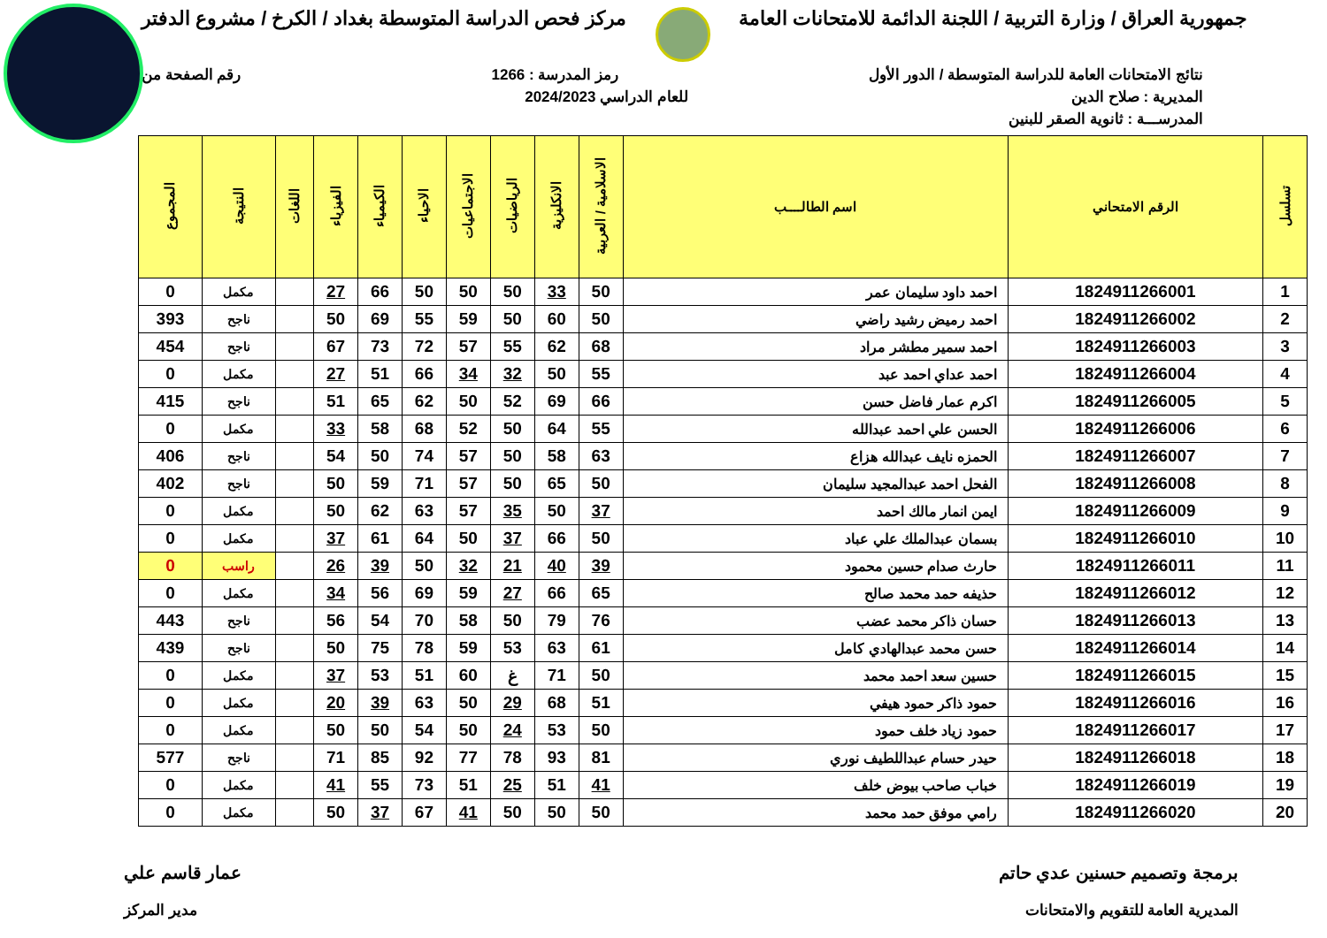جمهورية العراق / وزارة التربية / اللجنة الدائمة للامتحانات العامة مركز فحص الدراسة المتوسطة بغداد / الكرخ / مشروع الدفتر
نتائج الامتحانات العامة للدراسة المتوسطة / الدور الأول رمز المدرسة : 1266 رقم الصفحة من
المديرية : صلاح الدين للعام الدراسي 2024/2023
المدرســـة : ثانوية الصقر للبنين
| تسلسل | الرقم الامتحاني | اسم الطالــــب | الاسلامية / العربية | الانكليزية | الرياضيات | الاجتماعيات | الاحياء | الكيمياء | الفيزياء | اللغات | النتيجة | المجموع |
| --- | --- | --- | --- | --- | --- | --- | --- | --- | --- | --- | --- | --- |
| 1 | 1824911266001 | احمد داود سليمان عمر | 50 | 33 | 50 | 50 | 50 | 66 | 27 | | مكمل | 0 |
| 2 | 1824911266002 | احمد رميض رشيد راضي | 50 | 60 | 50 | 59 | 55 | 69 | 50 | | ناجح | 393 |
| 3 | 1824911266003 | احمد سمير مطشر مراد | 68 | 62 | 55 | 57 | 72 | 73 | 67 | | ناجح | 454 |
| 4 | 1824911266004 | احمد عداي احمد عبد | 55 | 50 | 32 | 34 | 66 | 51 | 27 | | مكمل | 0 |
| 5 | 1824911266005 | اكرم عمار فاضل حسن | 66 | 69 | 52 | 50 | 62 | 65 | 51 | | ناجح | 415 |
| 6 | 1824911266006 | الحسن علي احمد عبدالله | 55 | 64 | 50 | 52 | 68 | 58 | 33 | | مكمل | 0 |
| 7 | 1824911266007 | الحمزه نايف عبدالله هزاع | 63 | 58 | 50 | 57 | 74 | 50 | 54 | | ناجح | 406 |
| 8 | 1824911266008 | الفحل احمد عبدالمجيد سليمان | 50 | 65 | 50 | 57 | 71 | 59 | 50 | | ناجح | 402 |
| 9 | 1824911266009 | ايمن انمار مالك احمد | 37 | 50 | 35 | 57 | 63 | 62 | 50 | | مكمل | 0 |
| 10 | 1824911266010 | بسمان عبدالملك علي عباد | 50 | 66 | 37 | 50 | 64 | 61 | 37 | | مكمل | 0 |
| 11 | 1824911266011 | حارث صدام حسين محمود | 39 | 40 | 21 | 32 | 50 | 39 | 26 | | راسب | 0 |
| 12 | 1824911266012 | حذيفه حمد محمد صالح | 65 | 66 | 27 | 59 | 69 | 56 | 34 | | مكمل | 0 |
| 13 | 1824911266013 | حسان ذاكر محمد عضب | 76 | 79 | 50 | 58 | 70 | 54 | 56 | | ناجح | 443 |
| 14 | 1824911266014 | حسن محمد عبدالهادي كامل | 61 | 63 | 53 | 59 | 78 | 75 | 50 | | ناجح | 439 |
| 15 | 1824911266015 | حسين سعد احمد محمد | 50 | 71 | غ | 60 | 51 | 53 | 37 | | مكمل | 0 |
| 16 | 1824911266016 | حمود ذاكر حمود هيفي | 51 | 68 | 29 | 50 | 63 | 39 | 20 | | مكمل | 0 |
| 17 | 1824911266017 | حمود زياد خلف حمود | 50 | 53 | 24 | 50 | 54 | 50 | 50 | | مكمل | 0 |
| 18 | 1824911266018 | حيدر حسام عبداللطيف نوري | 81 | 93 | 78 | 77 | 92 | 85 | 71 | | ناجح | 577 |
| 19 | 1824911266019 | خباب صاحب بيوض خلف | 41 | 51 | 25 | 51 | 73 | 55 | 41 | | مكمل | 0 |
| 20 | 1824911266020 | رامي موفق حمد محمد | 50 | 50 | 50 | 41 | 67 | 37 | 50 | | مكمل | 0 |
برمجة وتصميم حسنين عدي حاتم عمار قاسم علي
المديرية العامة للتقويم والامتحانات مدير المركز